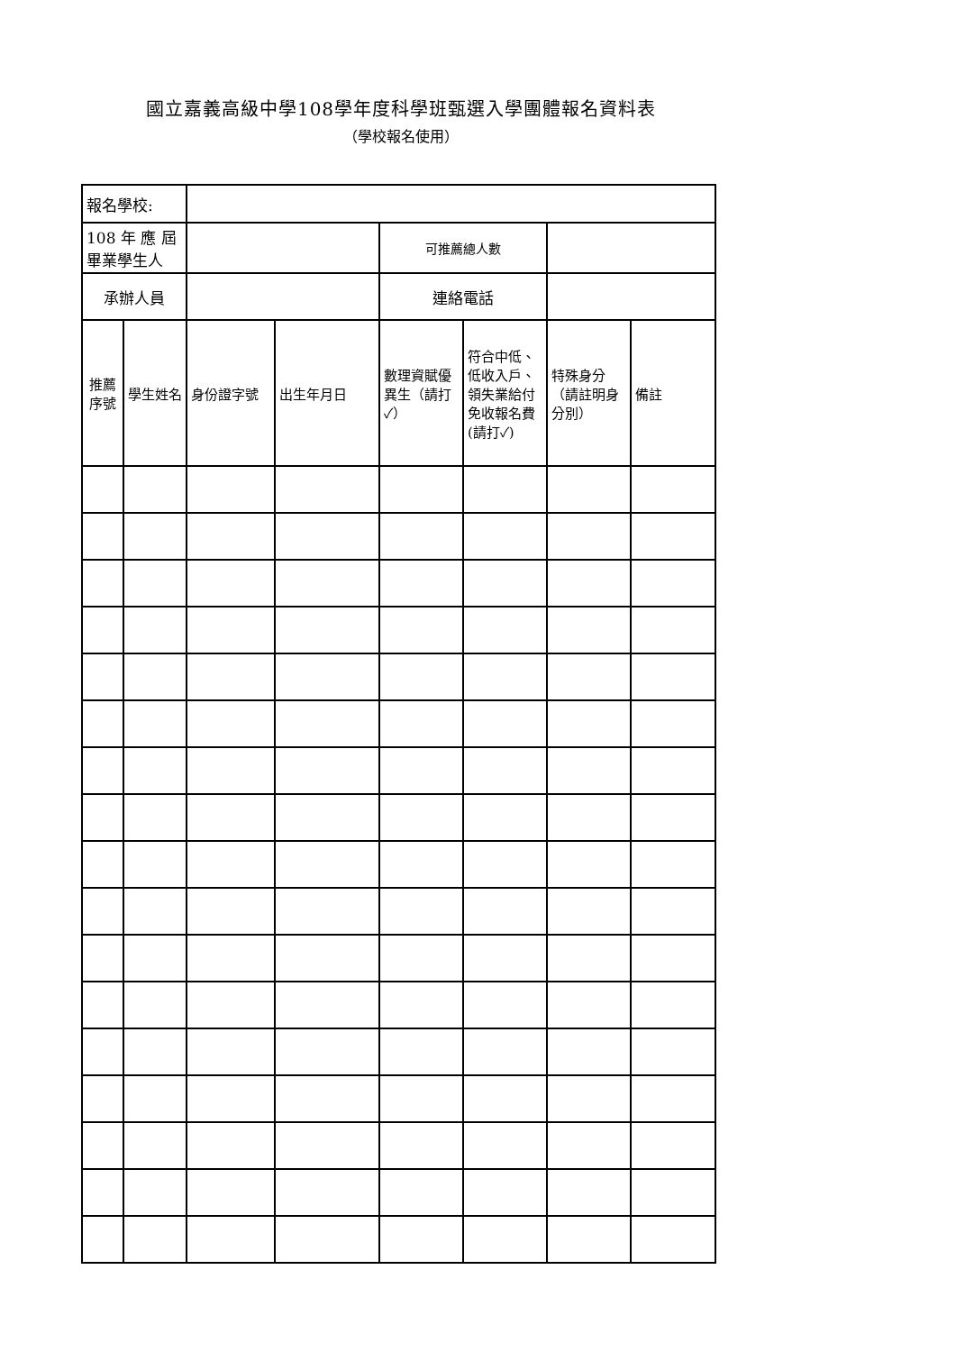國立嘉義高級中學108學年度科學班甄選入學團體報名資料表
（學校報名使用）
| 報名學校: | | | | | | | |
| 108 年 應 屆 畢業學生人 | | | | 可推薦總人數 | | | |
| 承辦人員 | | | | 連絡電話 | | | |
| 推薦序號 | 學生姓名 | 身份證字號 | 出生年月日 | 數理資賦優異生（請打✓） | 符合中低、低收入戶、領失業給付免收報名費(請打✓) | 特殊身分（請註明身分別） | 備註 |